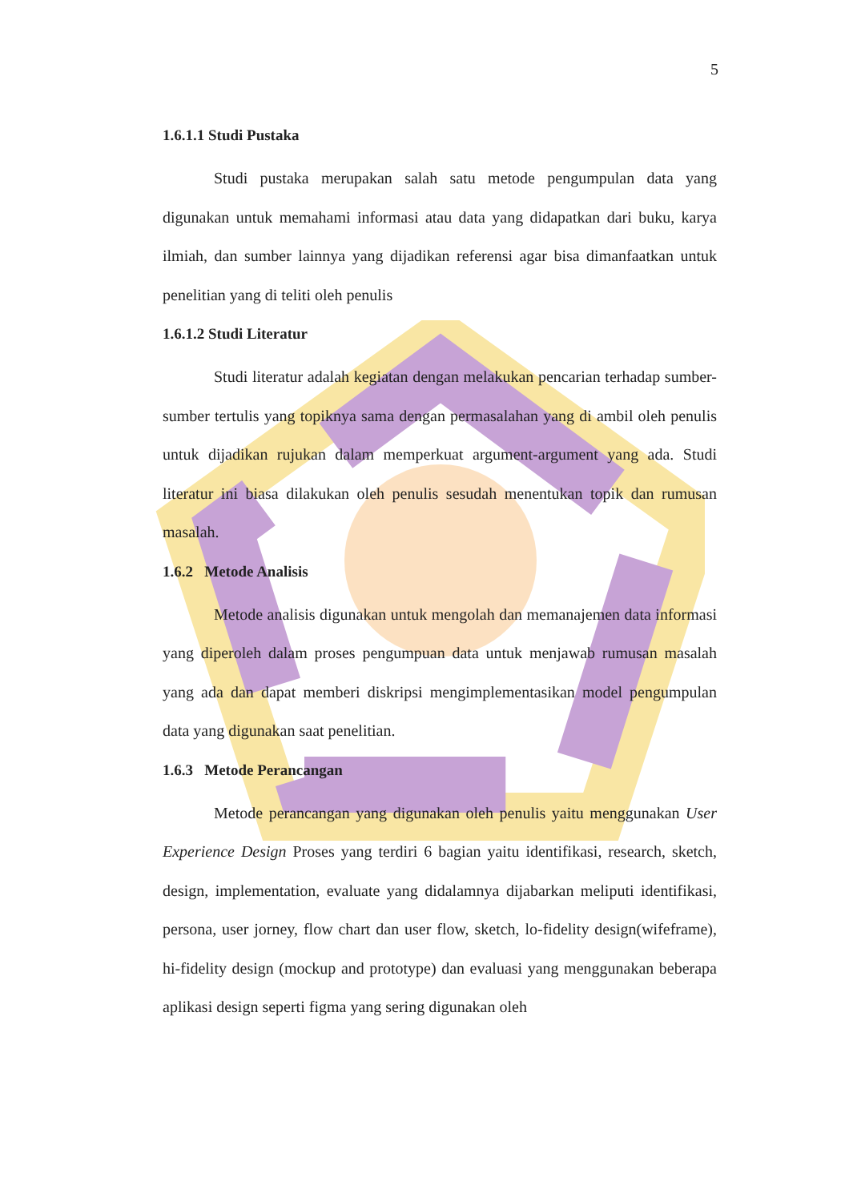5
1.6.1.1 Studi Pustaka
Studi pustaka merupakan salah satu metode pengumpulan data yang digunakan untuk memahami informasi atau data yang didapatkan dari buku, karya ilmiah, dan sumber lainnya yang dijadikan referensi agar bisa dimanfaatkan untuk penelitian yang di teliti oleh penulis
1.6.1.2 Studi Literatur
Studi literatur adalah kegiatan dengan melakukan pencarian terhadap sumber-sumber tertulis yang topiknya sama dengan permasalahan yang di ambil oleh penulis untuk dijadikan rujukan dalam memperkuat argument-argument yang ada. Studi literatur ini biasa dilakukan oleh penulis sesudah menentukan topik dan rumusan masalah.
1.6.2 Metode Analisis
Metode analisis digunakan untuk mengolah dan memanajemen data informasi yang diperoleh dalam proses pengumpuan data untuk menjawab rumusan masalah yang ada dan dapat memberi diskripsi mengimplementasikan model pengumpulan data yang digunakan saat penelitian.
1.6.3 Metode Perancangan
Metode perancangan yang digunakan oleh penulis yaitu menggunakan User Experience Design Proses yang terdiri 6 bagian yaitu identifikasi, research, sketch, design, implementation, evaluate yang didalamnya dijabarkan meliputi identifikasi, persona, user jorney, flow chart dan user flow, sketch, lo-fidelity design(wifeframe), hi-fidelity design (mockup and prototype) dan evaluasi yang menggunakan beberapa aplikasi design seperti figma yang sering digunakan oleh